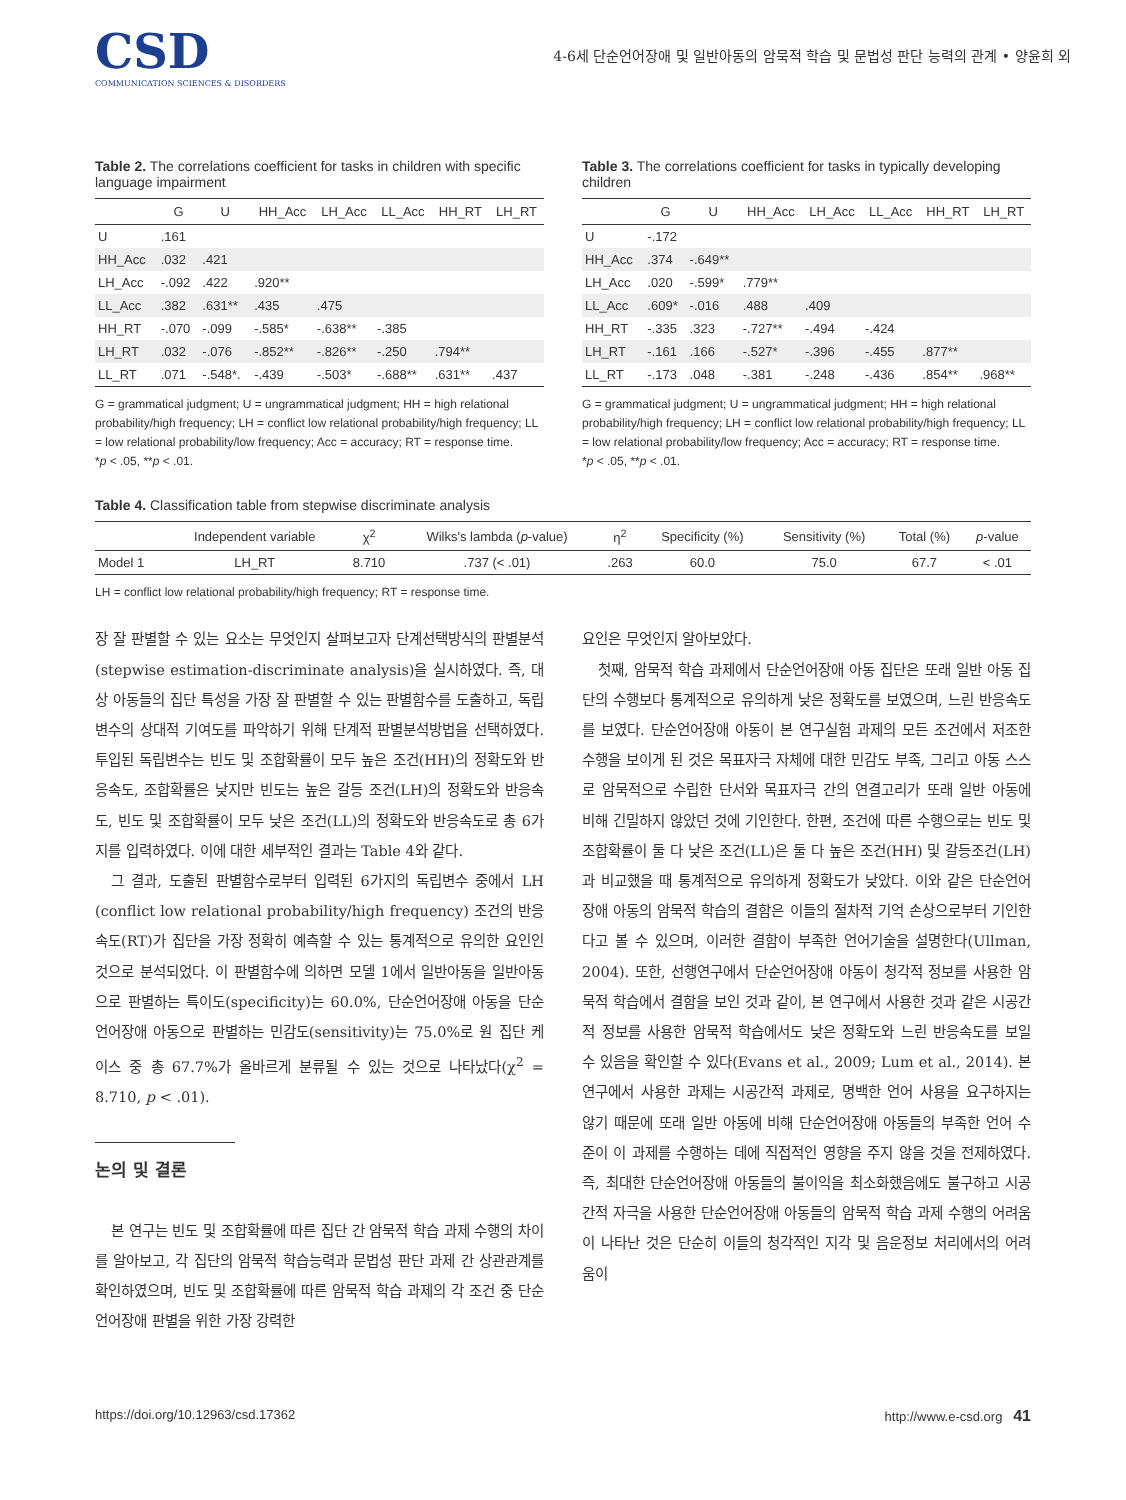CSD
COMMUNICATION SCIENCES & DISORDERS
4-6세 단순언어장애 및 일반아동의 암묵적 학습 및 문법성 판단 능력의 관계 • 양윤희 외
Table 2. The correlations coefficient for tasks in children with specific language impairment
| | G | U | HH_Acc | LH_Acc | LL_Acc | HH_RT | LH_RT |
| --- | --- | --- | --- | --- | --- | --- | --- |
| U | .161 | | | | | | |
| HH_Acc | .032 | .421 | | | | | |
| LH_Acc | -.092 | .422 | .920** | | | | |
| LL_Acc | .382 | .631** | .435 | .475 | | | |
| HH_RT | -.070 | -.099 | -.585* | -.638** | -.385 | | |
| LH_RT | .032 | -.076 | -.852** | -.826** | -.250 | .794** | |
| LL_RT | .071 | -.548*. | -.439 | -.503* | -.688** | .631** | .437 |
G = grammatical judgment; U = ungrammatical judgment; HH = high relational probability/high frequency; LH = conflict low relational probability/high frequency; LL = low relational probability/low frequency; Acc = accuracy; RT = response time.
*p < .05, **p < .01.
Table 3. The correlations coefficient for tasks in typically developing children
| | G | U | HH_Acc | LH_Acc | LL_Acc | HH_RT | LH_RT |
| --- | --- | --- | --- | --- | --- | --- | --- |
| U | -.172 | | | | | | |
| HH_Acc | .374 | -.649** | | | | | |
| LH_Acc | .020 | -.599* | .779** | | | | |
| LL_Acc | .609* | -.016 | .488 | .409 | | | |
| HH_RT | -.335 | .323 | -.727** | -.494 | -.424 | | |
| LH_RT | -.161 | .166 | -.527* | -.396 | -.455 | .877** | |
| LL_RT | -.173 | .048 | -.381 | -.248 | -.436 | .854** | .968** |
G = grammatical judgment; U = ungrammatical judgment; HH = high relational probability/high frequency; LH = conflict low relational probability/high frequency; LL = low relational probability/low frequency; Acc = accuracy; RT = response time.
*p < .05, **p < .01.
Table 4. Classification table from stepwise discriminate analysis
| | Independent variable | χ<sup>2</sup> | Wilks's lambda ( p -value) | η<sup>2</sup> | Specificity (%) | Sensitivity (%) | Total (%) | p -value |
| --- | --- | --- | --- | --- | --- | --- | --- | --- |
| Model 1 | LH_RT | 8.710 | .737 (< .01) | .263 | 60.0 | 75.0 | 67.7 | < .01 |
LH = conflict low relational probability/high frequency; RT = response time.
장 잘 판별할 수 있는 요소는 무엇인지 살펴보고자 단계선택방식의 판별분석(stepwise estimation-discriminate analysis)을 실시하였다. 즉, 대상 아동들의 집단 특성을 가장 잘 판별할 수 있는 판별함수를 도출하고, 독립변수의 상대적 기여도를 파악하기 위해 단계적 판별분석방법을 선택하였다. 투입된 독립변수는 빈도 및 조합확률이 모두 높은 조건(HH)의 정확도와 반응속도, 조합확률은 낮지만 빈도는 높은 갈등 조건(LH)의 정확도와 반응속도, 빈도 및 조합확률이 모두 낮은 조건(LL)의 정확도와 반응속도로 총 6가지를 입력하였다. 이에 대한 세부적인 결과는 Table 4와 같다.
그 결과, 도출된 판별함수로부터 입력된 6가지의 독립변수 중에서 LH (conflict low relational probability/high frequency) 조건의 반응속도(RT)가 집단을 가장 정확히 예측할 수 있는 통계적으로 유의한 요인인 것으로 분석되었다. 이 판별함수에 의하면 모델 1에서 일반아동을 일반아동으로 판별하는 특이도(specificity)는 60.0%, 단순언어장애 아동을 단순언어장애 아동으로 판별하는 민감도(sensitivity)는 75.0%로 원 집단 케이스 중 총 67.7%가 올바르게 분류될 수 있는 것으로 나타났다(χ<sup>2</sup> = 8.710, p < .01).
논의 및 결론
본 연구는 빈도 및 조합확률에 따른 집단 간 암묵적 학습 과제 수행의 차이를 알아보고, 각 집단의 암묵적 학습능력과 문법성 판단 과제 간 상관관계를 확인하였으며, 빈도 및 조합확률에 따른 암묵적 학습 과제의 각 조건 중 단순언어장애 판별을 위한 가장 강력한
요인은 무엇인지 알아보았다.
첫째, 암묵적 학습 과제에서 단순언어장애 아동 집단은 또래 일반 아동 집단의 수행보다 통계적으로 유의하게 낮은 정확도를 보였으며, 느린 반응속도를 보였다. 단순언어장애 아동이 본 연구실험 과제의 모든 조건에서 저조한 수행을 보이게 된 것은 목표자극 자체에 대한 민감도 부족, 그리고 아동 스스로 암묵적으로 수립한 단서와 목표자극 간의 연결고리가 또래 일반 아동에 비해 긴밀하지 않았던 것에 기인한다. 한편, 조건에 따른 수행으로는 빈도 및 조합확률이 둘 다 낮은 조건(LL)은 둘 다 높은 조건(HH) 및 갈등조건(LH)과 비교했을 때 통계적으로 유의하게 정확도가 낮았다. 이와 같은 단순언어장애 아동의 암묵적 학습의 결함은 이들의 절차적 기억 손상으로부터 기인한다고 볼 수 있으며, 이러한 결함이 부족한 언어기술을 설명한다(Ullman, 2004). 또한, 선행연구에서 단순언어장애 아동이 청각적 정보를 사용한 암묵적 학습에서 결함을 보인 것과 같이, 본 연구에서 사용한 것과 같은 시공간적 정보를 사용한 암묵적 학습에서도 낮은 정확도와 느린 반응속도를 보일 수 있음을 확인할 수 있다(Evans et al., 2009; Lum et al., 2014). 본 연구에서 사용한 과제는 시공간적 과제로, 명백한 언어 사용을 요구하지는 않기 때문에 또래 일반 아동에 비해 단순언어장애 아동들의 부족한 언어 수준이 이 과제를 수행하는 데에 직접적인 영향을 주지 않을 것을 전제하였다. 즉, 최대한 단순언어장애 아동들의 불이익을 최소화했음에도 불구하고 시공간적 자극을 사용한 단순언어장애 아동들의 암묵적 학습 과제 수행의 어려움이 나타난 것은 단순히 이들의 청각적인 지각 및 음운정보 처리에서의 어려움이
https://doi.org/10.12963/csd.17362 http://www.e-csd.org 41